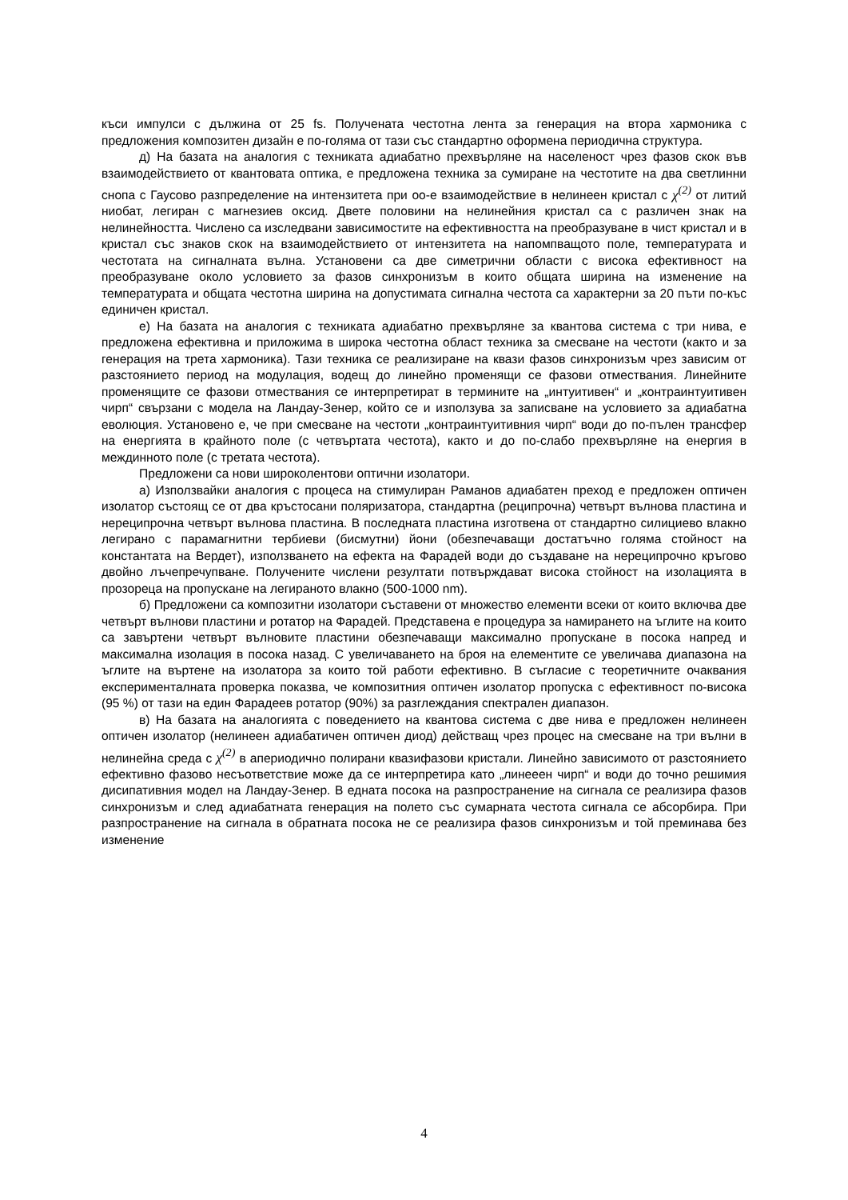къси импулси с дължина от 25 fs. Получената честотна лента за генерация на втора хармоника с предложения композитен дизайн е по-голяма от тази със стандартно оформена периодична структура.
д) На базата на аналогия с техниката адиабатно прехвърляне на населеност чрез фазов скок във взаимодействието от квантовата оптика, е предложена техника за сумиране на честотите на два светлинни снопа с Гаусово разпределение на интензитета при оо-е взаимодействие в нелинеен кристал с χ<sup>(2)</sup> от литий ниобат, легиран с магнезиев оксид. Двете половини на нелинейния кристал са с различен знак на нелинейността. Числено са изследвани зависимостите на ефективността на преобразуване в чист кристал и в кристал със знаков скок на взаимодействието от интензитета на напомпващото поле, температурата и честотата на сигналната вълна. Установени са две симетрични области с висока ефективност на преобразуване около условието за фазов синхронизъм в които общата ширина на изменение на температурата и общата честотна ширина на допустимата сигнална честота са характерни за 20 пъти по-къс единичен кристал.
е) На базата на аналогия с техниката адиабатно прехвърляне за квантова система с три нива, е предложена ефективна и приложима в широка честотна област техника за смесване на честоти (както и за генерация на трета хармоника). Тази техника се реализиране на квази фазов синхронизъм чрез зависим от разстоянието период на модулация, водещ до линейно променящи се фазови отмествания. Линейните променящите се фазови отмествания се интерпретират в термините на „интуитивен“ и „контраинтуитивен чирп“ свързани с модела на Ландау-Зенер, който се и използува за записване на условието за адиабатна еволюция. Установено е, че при смесване на честоти „контраинтуитивния чирп“ води до по-пълен трансфер на енергията в крайното поле (с четвъртата честота), както и до по-слабо прехвърляне на енергия в междинното поле (с третата честота).
Предложени са нови широколентови оптични изолатори.
а) Използвайки аналогия с процеса на стимулиран Раманов адиабатен преход е предложен оптичен изолатор състоящ се от два кръстосани поляризатора, стандартна (реципрочна) четвърт вълнова пластина и нереципрочна четвърт вълнова пластина. В последната пластина изготвена от стандартно силициево влакно легирано с парамагнитни тербиеви (бисмутни) йони (обезпечаващи достатъчно голяма стойност на константата на Вердет), използването на ефекта на Фарадей води до създаване на нереципрочно кръгово двойно лъчепречупване. Получените числени резултати потвърждават висока стойност на изолацията в прозореца на пропускане на легираното влакно (500-1000 nm).
б) Предложени са композитни изолатори съставени от множество елементи всеки от които включва две четвърт вълнови пластини и ротатор на Фарадей. Представена е процедура за намирането на ъглите на които са завъртени четвърт вълновите пластини обезпечаващи максимално пропускане в посока напред и максимална изолация в посока назад. С увеличаването на броя на елементите се увеличава диапазона на ъглите на въртене на изолатора за които той работи ефективно. В съгласие с теоретичните очаквания експерименталната проверка показва, че композитния оптичен изолатор пропуска с ефективност по-висока (95 %) от тази на един Фарадеев ротатор (90%) за разглеждания спектрален диапазон.
в) На базата на аналогията с поведението на квантова система с две нива е предложен нелинеен оптичен изолатор (нелинеен адиабатичен оптичен диод) действащ чрез процес на смесване на три вълни в нелинейна среда с χ<sup>(2)</sup> в апериодично полирани квазифазови кристали. Линейно зависимото от разстоянието ефективно фазово несъответствие може да се интерпретира като „линееен чирп“ и води до точно решимия дисипативния модел на Ландау-Зенер. В едната посока на разпространение на сигнала се реализира фазов синхронизъм и след адиабатната генерация на полето със сумарната честота сигнала се абсорбира. При разпространение на сигнала в обратната посока не се реализира фазов синхронизъм и той преминава без изменение
4